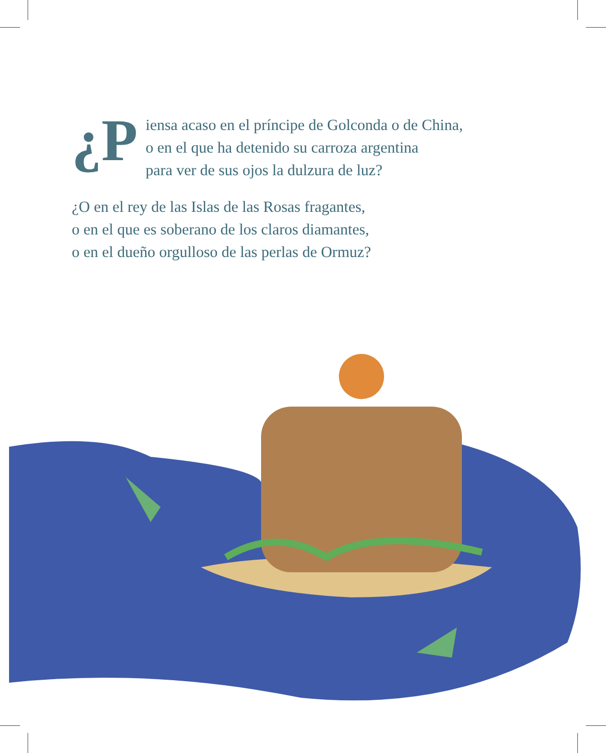¿P iensa acaso en el príncipe de Golconda o de China,
o en el que ha detenido su carroza argentina
para ver de sus ojos la dulzura de luz?
¿O en el rey de las Islas de las Rosas fragantes,
o en el que es soberano de los claros diamantes,
o en el dueño orgulloso de las perlas de Ormuz?